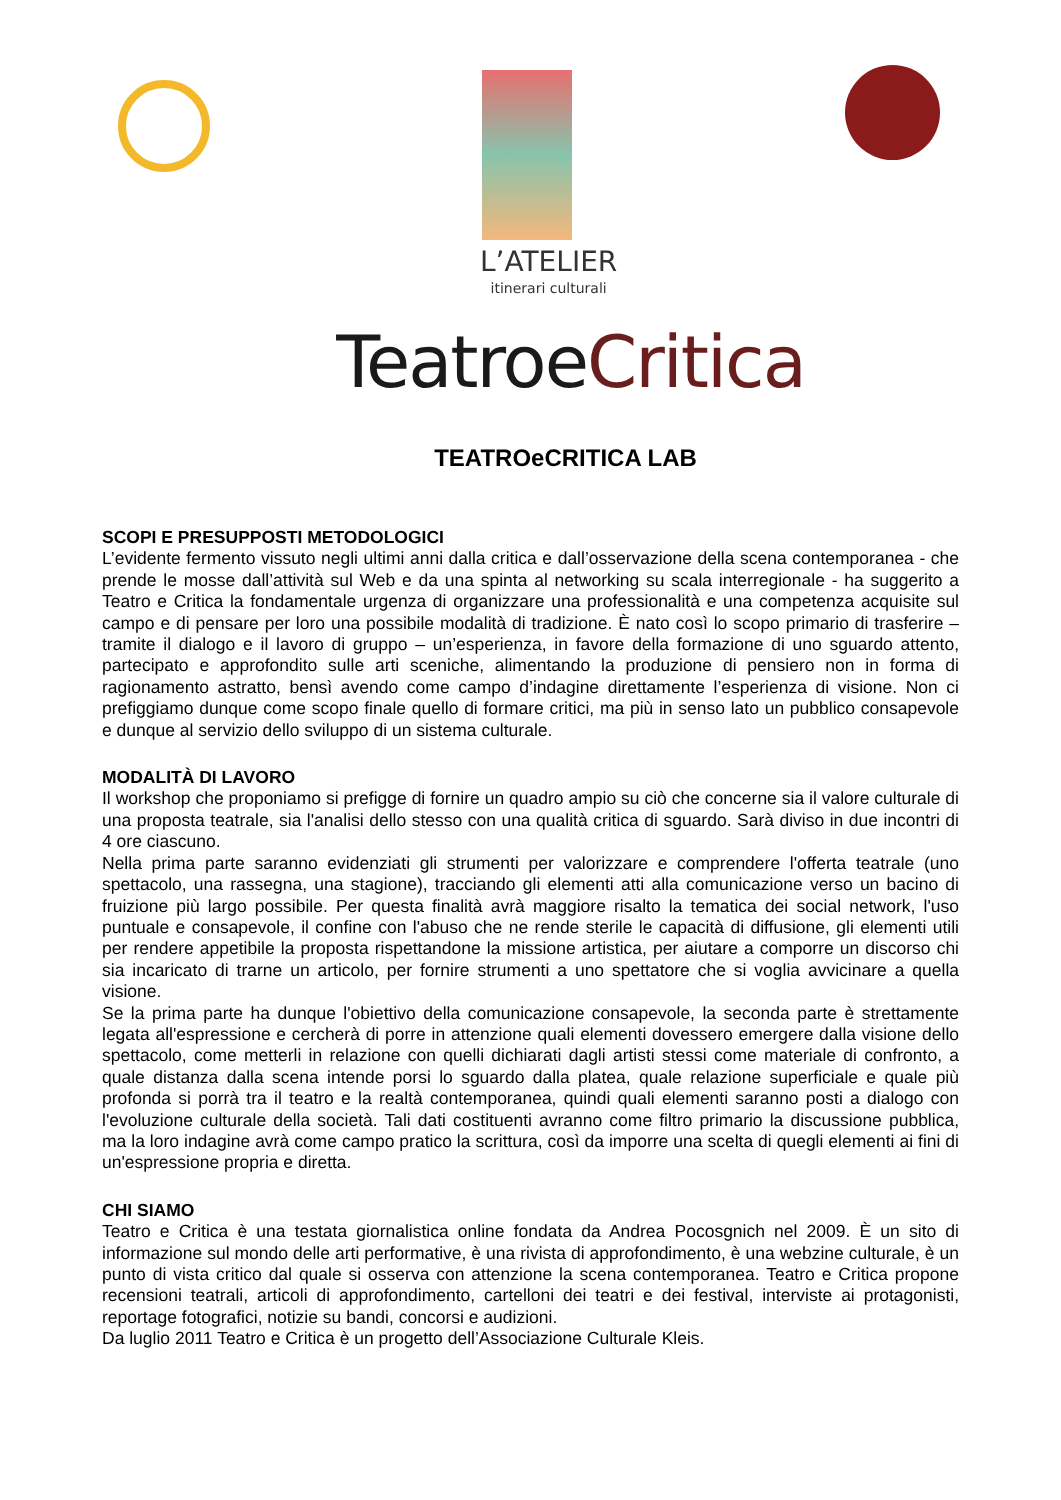L’ATELIER
itinerari culturali
TeatroeCritica
TEATROeCRITICA LAB
SCOPI E PRESUPPOSTI METODOLOGICI
L’evidente fermento vissuto negli ultimi anni dalla critica e dall’osservazione della scena contemporanea - che prende le mosse dall’attività sul Web e da una spinta al networking su scala interregionale - ha suggerito a Teatro e Critica la fondamentale urgenza di organizzare una professionalità e una competenza acquisite sul campo e di pensare per loro una possibile modalità di tradizione. È nato così lo scopo primario di trasferire – tramite il dialogo e il lavoro di gruppo – un’esperienza, in favore della formazione di uno sguardo attento, partecipato e approfondito sulle arti sceniche, alimentando la produzione di pensiero non in forma di ragionamento astratto, bensì avendo come campo d’indagine direttamente l’esperienza di visione. Non ci prefiggiamo dunque come scopo finale quello di formare critici, ma più in senso lato un pubblico consapevole e dunque al servizio dello sviluppo di un sistema culturale.
MODALITÀ DI LAVORO
Il workshop che proponiamo si prefigge di fornire un quadro ampio su ciò che concerne sia il valore culturale di una proposta teatrale, sia l'analisi dello stesso con una qualità critica di sguardo. Sarà diviso in due incontri di 4 ore ciascuno.
Nella prima parte saranno evidenziati gli strumenti per valorizzare e comprendere l'offerta teatrale (uno spettacolo, una rassegna, una stagione), tracciando gli elementi atti alla comunicazione verso un bacino di fruizione più largo possibile. Per questa finalità avrà maggiore risalto la tematica dei social network, l'uso puntuale e consapevole, il confine con l'abuso che ne rende sterile le capacità di diffusione, gli elementi utili per rendere appetibile la proposta rispettandone la missione artistica, per aiutare a comporre un discorso chi sia incaricato di trarne un articolo, per fornire strumenti a uno spettatore che si voglia avvicinare a quella visione.
Se la prima parte ha dunque l'obiettivo della comunicazione consapevole, la seconda parte è strettamente legata all'espressione e cercherà di porre in attenzione quali elementi dovessero emergere dalla visione dello spettacolo, come metterli in relazione con quelli dichiarati dagli artisti stessi come materiale di confronto, a quale distanza dalla scena intende porsi lo sguardo dalla platea, quale relazione superficiale e quale più profonda si porrà tra il teatro e la realtà contemporanea, quindi quali elementi saranno posti a dialogo con l'evoluzione culturale della società. Tali dati costituenti avranno come filtro primario la discussione pubblica, ma la loro indagine avrà come campo pratico la scrittura, così da imporre una scelta di quegli elementi ai fini di un'espressione propria e diretta.
CHI SIAMO
Teatro e Critica è una testata giornalistica online fondata da Andrea Pocosgnich nel 2009. È un sito di informazione sul mondo delle arti performative, è una rivista di approfondimento, è una webzine culturale, è un punto di vista critico dal quale si osserva con attenzione la scena contemporanea. Teatro e Critica propone recensioni teatrali, articoli di approfondimento, cartelloni dei teatri e dei festival, interviste ai protagonisti, reportage fotografici, notizie su bandi, concorsi e audizioni.
Da luglio 2011 Teatro e Critica è un progetto dell’Associazione Culturale Kleis.